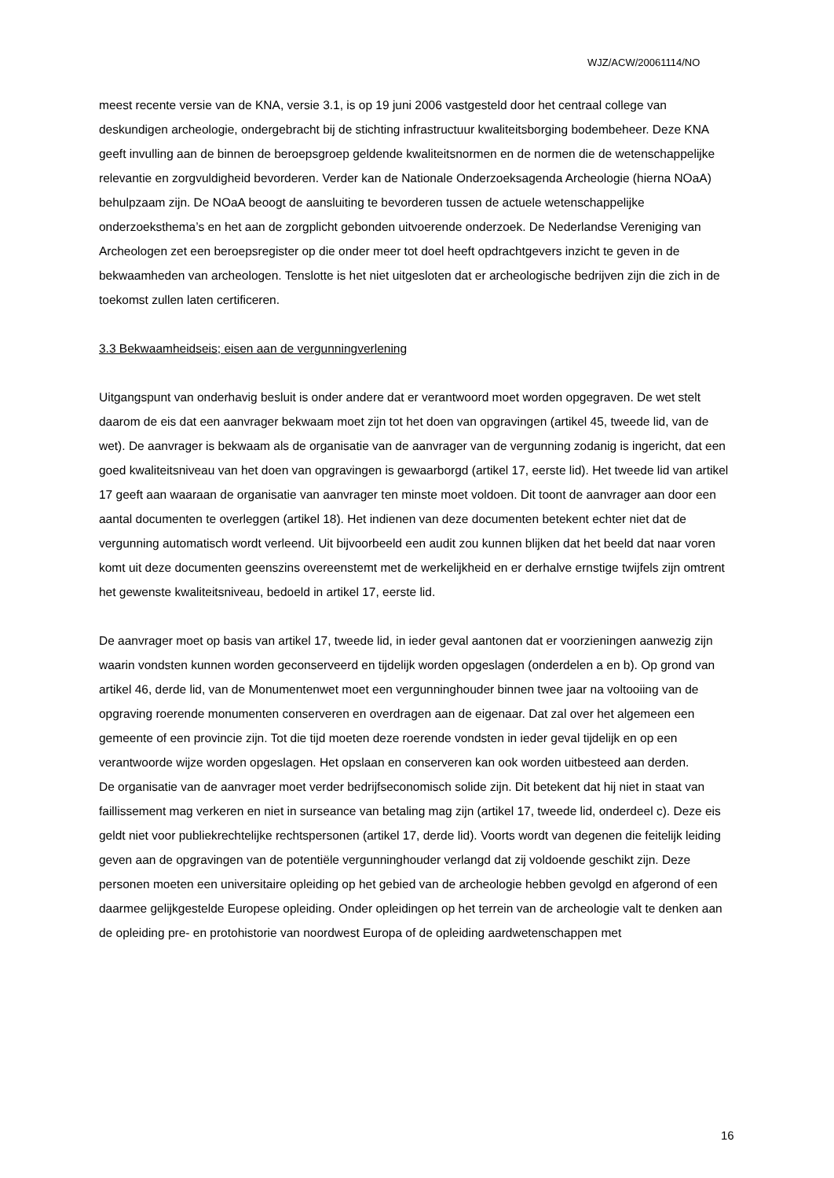WJZ/ACW/20061114/NO
meest recente versie van de KNA, versie 3.1, is op 19 juni 2006 vastgesteld door het centraal college van deskundigen archeologie, ondergebracht bij de stichting infrastructuur kwaliteitsborging bodembeheer. Deze KNA geeft invulling aan de binnen de beroepsgroep geldende kwaliteitsnormen en de normen die de wetenschappelijke relevantie en zorgvuldigheid bevorderen. Verder kan de Nationale Onderzoeksagenda Archeologie (hierna NOaA) behulpzaam zijn. De NOaA beoogt de aansluiting te bevorderen tussen de actuele wetenschappelijke onderzoeksthema’s en het aan de zorgplicht gebonden uitvoerende onderzoek. De Nederlandse Vereniging van Archeologen zet een beroepsregister op die onder meer tot doel heeft opdrachtgevers inzicht te geven in de bekwaamheden van archeologen. Tenslotte is het niet uitgesloten dat er archeologische bedrijven zijn die zich in de toekomst zullen laten certificeren.
3.3 Bekwaamheidseis; eisen aan de vergunningverlening
Uitgangspunt van onderhavig besluit is onder andere dat er verantwoord moet worden opgegraven. De wet stelt daarom de eis dat een aanvrager bekwaam moet zijn tot het doen van opgravingen (artikel 45, tweede lid, van de wet). De aanvrager is bekwaam als de organisatie van de aanvrager van de vergunning zodanig is ingericht, dat een goed kwaliteitsniveau van het doen van opgravingen is gewaarborgd (artikel 17, eerste lid). Het tweede lid van artikel 17 geeft aan waaraan de organisatie van aanvrager ten minste moet voldoen. Dit toont de aanvrager aan door een aantal documenten te overleggen (artikel 18). Het indienen van deze documenten betekent echter niet dat de vergunning automatisch wordt verleend. Uit bijvoorbeeld een audit zou kunnen blijken dat het beeld dat naar voren komt uit deze documenten geenszins overeenstemt met de werkelijkheid en er derhalve ernstige twijfels zijn omtrent het gewenste kwaliteitsniveau, bedoeld in artikel 17, eerste lid.
De aanvrager moet op basis van artikel 17, tweede lid, in ieder geval aantonen dat er voorzieningen aanwezig zijn waarin vondsten kunnen worden geconserveerd en tijdelijk worden opgeslagen (onderdelen a en b). Op grond van artikel 46, derde lid, van de Monumentenwet moet een vergunninghouder binnen twee jaar na voltooiing van de opgraving roerende monumenten conserveren en overdragen aan de eigenaar. Dat zal over het algemeen een gemeente of een provincie zijn. Tot die tijd moeten deze roerende vondsten in ieder geval tijdelijk en op een verantwoorde wijze worden opgeslagen. Het opslaan en conserveren kan ook worden uitbesteed aan derden.
De organisatie van de aanvrager moet verder bedrijfseconomisch solide zijn. Dit betekent dat hij niet in staat van faillissement mag verkeren en niet in surseance van betaling mag zijn (artikel 17, tweede lid, onderdeel c). Deze eis geldt niet voor publiekrechtelijke rechtspersonen (artikel 17, derde lid). Voorts wordt van degenen die feitelijk leiding geven aan de opgravingen van de potentiële vergunninghouder verlangd dat zij voldoende geschikt zijn. Deze personen moeten een universitaire opleiding op het gebied van de archeologie hebben gevolgd en afgerond of een daarmee gelijkgestelde Europese opleiding. Onder opleidingen op het terrein van de archeologie valt te denken aan de opleiding pre- en protohistorie van noordwest Europa of de opleiding aardwetenschappen met
16